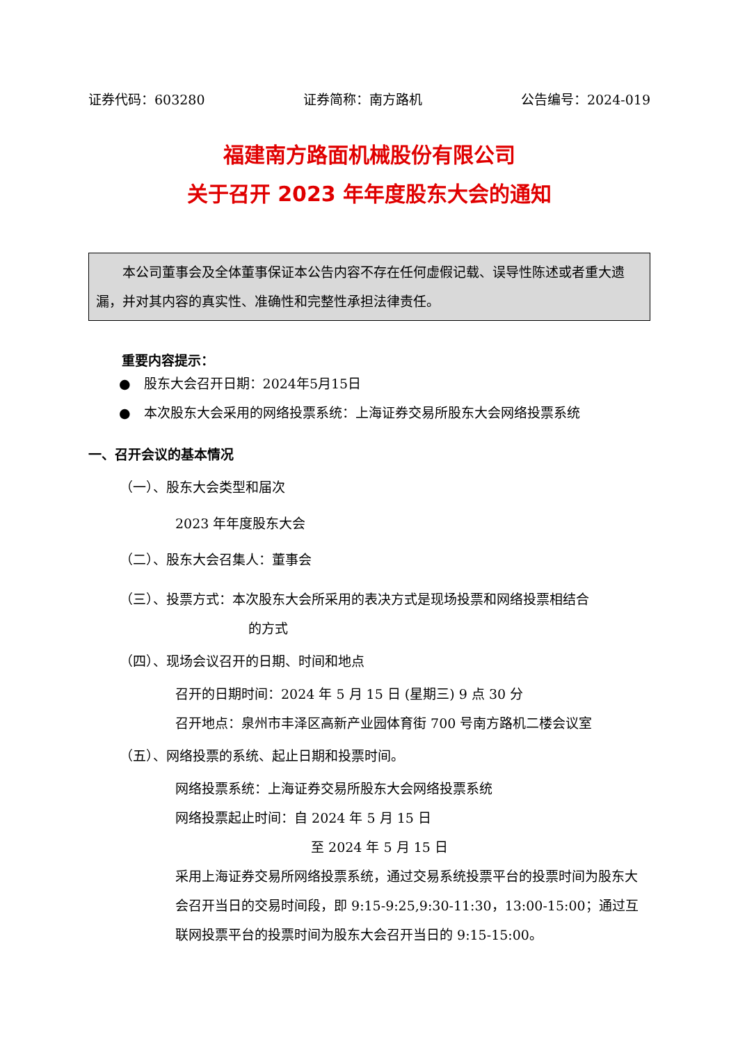证券代码：603280 证券简称：南方路机 公告编号：2024-019
福建南方路面机械股份有限公司
关于召开 2023 年年度股东大会的通知
  本公司董事会及全体董事保证本公告内容不存在任何虚假记载、误导性陈述或者重大遗漏，并对其内容的真实性、准确性和完整性承担法律责任。
重要内容提示：
● 股东大会召开日期：2024年5月15日
● 本次股东大会采用的网络投票系统：上海证券交易所股东大会网络投票系统
一、召开会议的基本情况
（一）、股东大会类型和届次
2023 年年度股东大会
（二）、股东大会召集人：董事会
（三）、投票方式：本次股东大会所采用的表决方式是现场投票和网络投票相结合
的方式
（四）、现场会议召开的日期、时间和地点
召开的日期时间：2024 年 5 月 15 日 (星期三) 9 点 30 分
召开地点：泉州市丰泽区高新产业园体育街 700 号南方路机二楼会议室
（五）、网络投票的系统、起止日期和投票时间。
网络投票系统：上海证券交易所股东大会网络投票系统
网络投票起止时间：自 2024 年 5 月 15 日
至 2024 年 5 月 15 日
采用上海证券交易所网络投票系统，通过交易系统投票平台的投票时间为股东大会召开当日的交易时间段，即 9:15-9:25,9:30-11:30，13:00-15:00；通过互联网投票平台的投票时间为股东大会召开当日的 9:15-15:00。